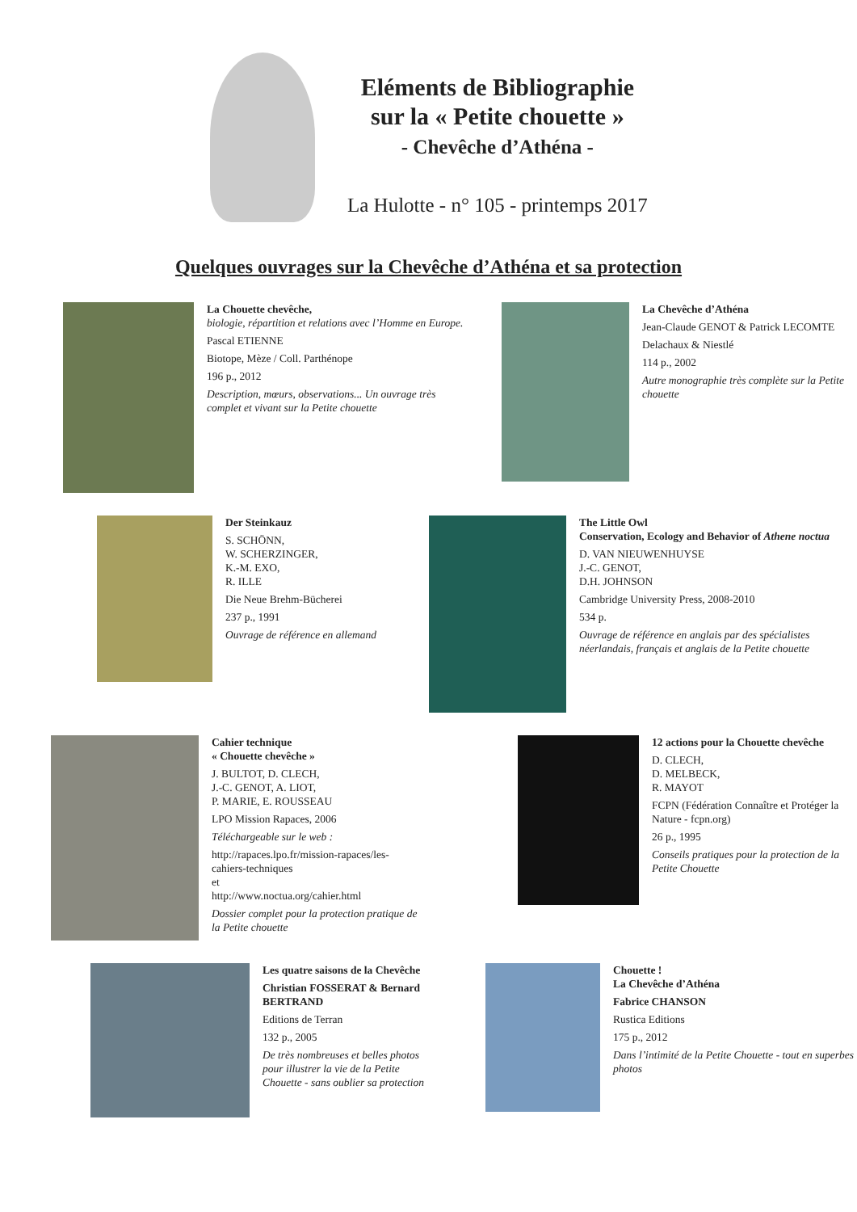Eléments de Bibliographie
sur la « Petite chouette »
- Chevêche d’Athéna -
La Hulotte - n° 105 - printemps 2017
Quelques ouvrages sur la Chevêche d’Athéna et sa protection
La Chouette chevêche,
biologie, répartition et relations avec l’Homme en Europe.
Pascal ETIENNE
Biotope, Mèze / Coll. Parthénope
196 p., 2012
Description, mœurs, observations... Un ouvrage très complet et vivant sur la Petite chouette
La Chevêche d’Athéna
Jean-Claude GENOT & Patrick LECOMTE
Delachaux & Niestlé
114 p., 2002
Autre monographie très complète sur la Petite chouette
Der Steinkauz
S. SCHÖNN,
W. SCHERZINGER,
K.-M. EXO,
R. ILLE
Die Neue Brehm-Bücherei
237 p., 1991
Ouvrage de référence en allemand
The Little Owl
Conservation, Ecology and Behavior of Athene noctua
D. VAN NIEUWENHUYSE
J.-C. GENOT,
D.H. JOHNSON
Cambridge University Press, 2008-2010
534 p.
Ouvrage de référence en anglais par des spécialistes néerlandais, français et anglais de la Petite chouette
Cahier technique
« Chouette chevêche »
J. BULTOT, D. CLECH,
J.-C. GENOT, A. LIOT,
P. MARIE, E. ROUSSEAU
LPO Mission Rapaces, 2006
Téléchargeable sur le web :
http://rapaces.lpo.fr/mission-rapaces/les-cahiers-techniques
et
http://www.noctua.org/cahier.html
Dossier complet pour la protection pratique de la Petite chouette
12 actions pour la Chouette chevêche
D. CLECH,
D. MELBECK,
R. MAYOT
FCPN (Fédération Connaître et Protéger la Nature - fcpn.org)
26 p., 1995
Conseils pratiques pour la protection de la Petite Chouette
Les quatre saisons de la Chevêche
Christian FOSSERAT & Bernard BERTRAND
Editions de Terran
132 p., 2005
De très nombreuses et belles photos pour illustrer la vie de la Petite Chouette - sans oublier sa protection
Chouette !
La Chevêche d’Athéna
Fabrice CHANSON
Rustica Editions
175 p., 2012
Dans l’intimité de la Petite Chouette - tout en superbes photos